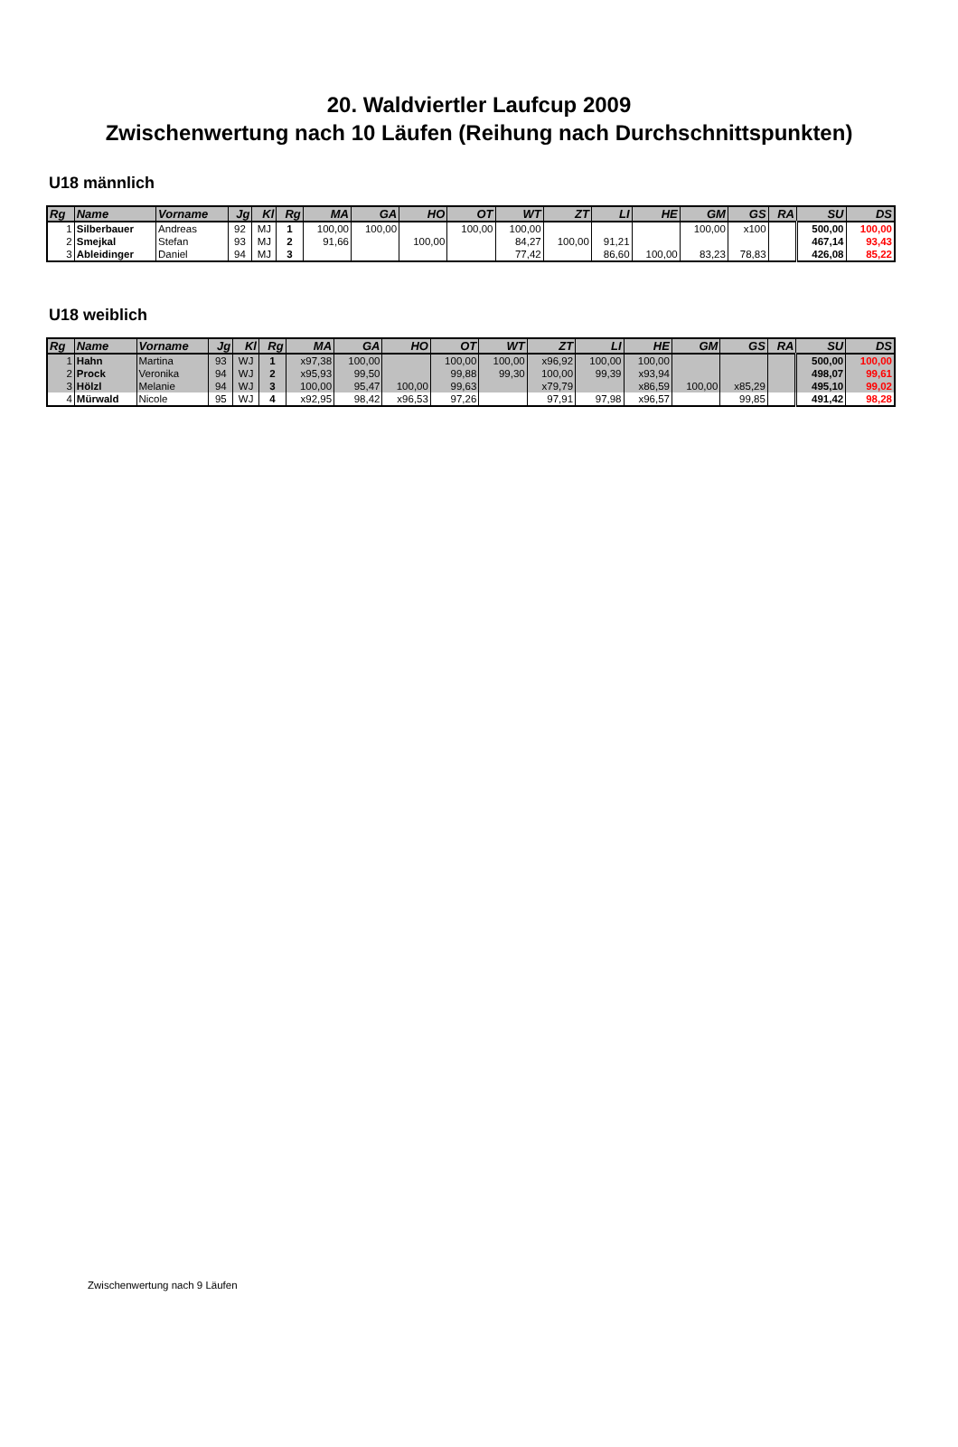20. Waldviertler Laufcup 2009
Zwischenwertung nach 10 Läufen (Reihung nach Durchschnittspunkten)
U18 männlich
| Rg | Name | Vorname | Jg | Kl | Rg | MA | GA | HO | OT | WT | ZT | LI | HE | GM | GS | RA | SU | DS |
| --- | --- | --- | --- | --- | --- | --- | --- | --- | --- | --- | --- | --- | --- | --- | --- | --- | --- | --- |
| 1 | Silberbauer | Andreas | 92 | MJ | 1 | 100,00 | 100,00 | | 100,00 | 100,00 | | | | 100,00 | x100 | | 500,00 | 100,00 |
| 2 | Smejkal | Stefan | 93 | MJ | 2 | 91,66 | | 100,00 | | 84,27 | 100,00 | 91,21 | | | | | 467,14 | 93,43 |
| 3 | Ableidinger | Daniel | 94 | MJ | 3 | | | | | 77,42 | | 86,60 | 100,00 | 83,23 | 78,83 | | 426,08 | 85,22 |
U18 weiblich
| Rg | Name | Vorname | Jg | Kl | Rg | MA | GA | HO | OT | WT | ZT | LI | HE | GM | GS | RA | SU | DS |
| --- | --- | --- | --- | --- | --- | --- | --- | --- | --- | --- | --- | --- | --- | --- | --- | --- | --- | --- |
| 1 | Hahn | Martina | 93 | WJ | 1 | x97,38 | 100,00 | | 100,00 | 100,00 | x96,92 | 100,00 | 100,00 | | | | 500,00 | 100,00 |
| 2 | Prock | Veronika | 94 | WJ | 2 | x95,93 | 99,50 | | 99,88 | 99,30 | 100,00 | 99,39 | x93,94 | | | | 498,07 | 99,61 |
| 3 | Hölzl | Melanie | 94 | WJ | 3 | 100,00 | 95,47 | 100,00 | 99,63 | | x79,79 | | x86,59 | 100,00 | x85,29 | | 495,10 | 99,02 |
| 4 | Mürwald | Nicole | 95 | WJ | 4 | x92,95 | 98,42 | x96,53 | 97,26 | | 97,91 | 97,98 | x96,57 | | 99,85 | | 491,42 | 98,28 |
Zwischenwertung nach 9 Läufen